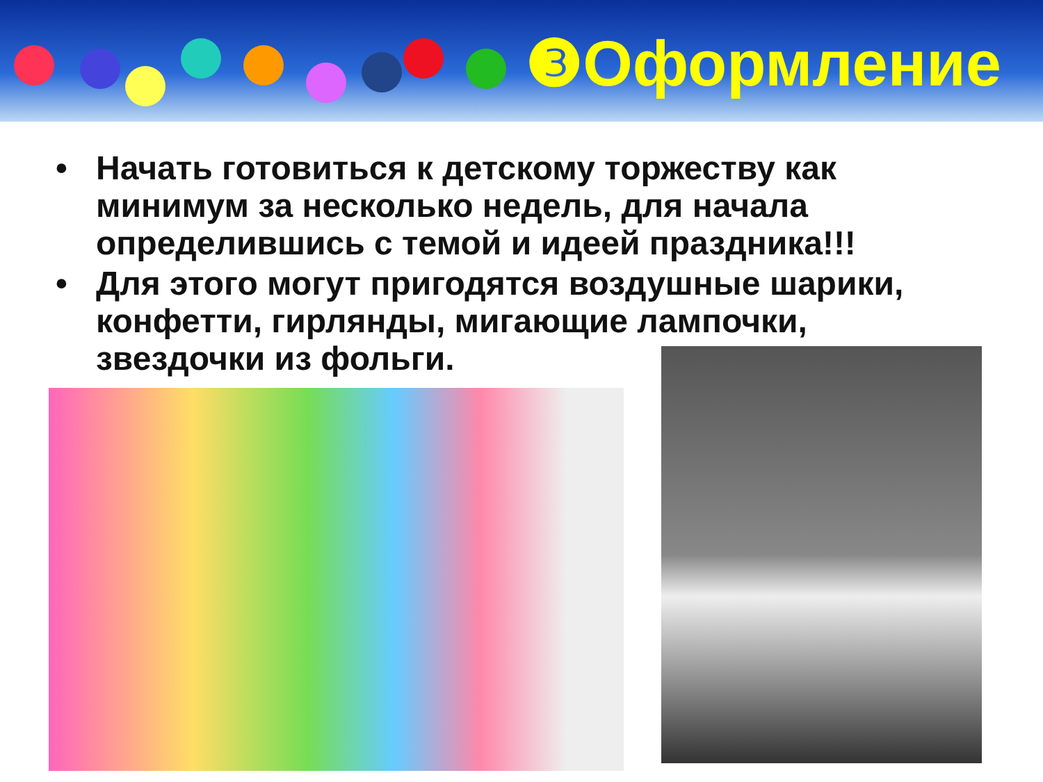❸Оформление
• Начать готовиться к детскому торжеству как минимум за несколько недель, для начала определившись с темой и идеей праздника!!!
• Для этого могут пригодятся воздушные шарики, конфетти, гирлянды, мигающие лампочки, звездочки из фольги.